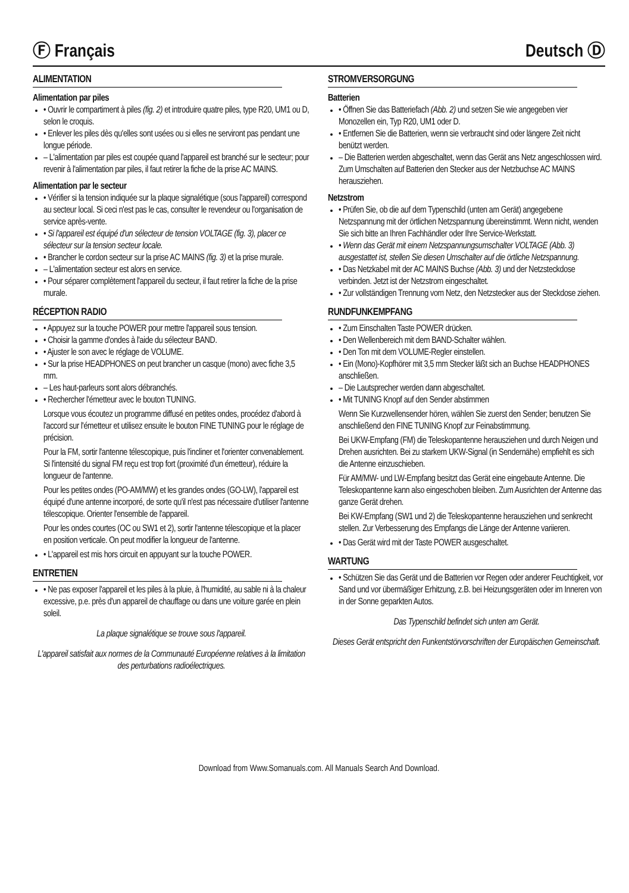Ⓕ Français Deutsch Ⓓ
ALIMENTATION
Alimentation par piles
• Ouvrir le compartiment à piles (fig. 2) et introduire quatre piles, type R20, UM1 ou D, selon le croquis.
• Enlever les piles dès qu'elles sont usées ou si elles ne serviront pas pendant une longue période.
– L'alimentation par piles est coupée quand l'appareil est branché sur le secteur; pour revenir à l'alimentation par piles, il faut retirer la fiche de la prise AC MAINS.
Alimentation par le secteur
• Vérifier si la tension indiquée sur la plaque signalétique (sous l'appareil) correspond au secteur local. Si ceci n'est pas le cas, consulter le revendeur ou l'organisation de service après-vente.
• Si l'appareil est équipé d'un sélecteur de tension VOLTAGE (fig. 3), placer ce sélecteur sur la tension secteur locale.
• Brancher le cordon secteur sur la prise AC MAINS (fig. 3) et la prise murale.
– L'alimentation secteur est alors en service.
• Pour séparer complètement l'appareil du secteur, il faut retirer la fiche de la prise murale.
RÉCEPTION RADIO
• Appuyez sur la touche POWER pour mettre l'appareil sous tension.
• Choisir la gamme d'ondes à l'aide du sélecteur BAND.
• Ajuster le son avec le réglage de VOLUME.
• Sur la prise HEADPHONES on peut brancher un casque (mono) avec fiche 3,5 mm.
– Les haut-parleurs sont alors débranchés.
• Rechercher l'émetteur avec le bouton TUNING.
Lorsque vous écoutez un programme diffusé en petites ondes, procédez d'abord à l'accord sur l'émetteur et utilisez ensuite le bouton FINE TUNING pour le réglage de précision.
Pour la FM, sortir l'antenne télescopique, puis l'incliner et l'orienter convenablement. Si l'intensité du signal FM reçu est trop fort (proximité d'un émetteur), réduire la longueur de l'antenne.
Pour les petites ondes (PO-AM/MW) et les grandes ondes (GO-LW), l'appareil est équipé d'une antenne incorporé, de sorte qu'il n'est pas nécessaire d'utiliser l'antenne télescopique. Orienter l'ensemble de l'appareil.
Pour les ondes courtes (OC ou SW1 et 2), sortir l'antenne télescopique et la placer en position verticale. On peut modifier la longueur de l'antenne.
• L'appareil est mis hors circuit en appuyant sur la touche POWER.
ENTRETIEN
• Ne pas exposer l'appareil et les piles à la pluie, à l'humidité, au sable ni à la chaleur excessive, p.e. près d'un appareil de chauffage ou dans une voiture garée en plein soleil.
La plaque signalétique se trouve sous l'appareil.
L'appareil satisfait aux normes de la Communauté Européenne relatives à la limitation des perturbations radioélectriques.
STROMVERSORGUNG
Batterien
• Öffnen Sie das Batteriefach (Abb. 2) und setzen Sie wie angegeben vier Monozellen ein, Typ R20, UM1 oder D.
• Entfernen Sie die Batterien, wenn sie verbraucht sind oder längere Zeit nicht benützt werden.
– Die Batterien werden abgeschaltet, wenn das Gerät ans Netz angeschlossen wird. Zum Umschalten auf Batterien den Stecker aus der Netzbuchse AC MAINS herausziehen.
Netzstrom
• Prüfen Sie, ob die auf dem Typenschild (unten am Gerät) angegebene Netzspannung mit der örtlichen Netzspannung übereinstimmt. Wenn nicht, wenden Sie sich bitte an Ihren Fachhändler oder Ihre Service-Werkstatt.
• Wenn das Gerät mit einem Netzspannungsumschalter VOLTAGE (Abb. 3) ausgestattet ist, stellen Sie diesen Umschalter auf die örtliche Netzspannung.
• Das Netzkabel mit der AC MAINS Buchse (Abb. 3) und der Netzsteckdose verbinden. Jetzt ist der Netzstrom eingeschaltet.
• Zur vollständigen Trennung vom Netz, den Netzstecker aus der Steckdose ziehen.
RUNDFUNKEMPFANG
• Zum Einschalten Taste POWER drücken.
• Den Wellenbereich mit dem BAND-Schalter wählen.
• Den Ton mit dem VOLUME-Regler einstellen.
• Ein (Mono)-Kopfhörer mit 3,5 mm Stecker läßt sich an Buchse HEADPHONES anschließen.
– Die Lautsprecher werden dann abgeschaltet.
• Mit TUNING Knopf auf den Sender abstimmen
Wenn Sie Kurzwellensender hören, wählen Sie zuerst den Sender; benutzen Sie anschließend den FINE TUNING Knopf zur Feinabstimmung.
Bei UKW-Empfang (FM) die Teleskopantenne herausziehen und durch Neigen und Drehen ausrichten. Bei zu starkem UKW-Signal (in Sendernähe) empfiehlt es sich die Antenne einzuschieben.
Für AM/MW- und LW-Empfang besitzt das Gerät eine eingebaute Antenne. Die Teleskopantenne kann also eingeschoben bleiben. Zum Ausrichten der Antenne das ganze Gerät drehen.
Bei KW-Empfang (SW1 und 2) die Teleskopantenne herausziehen und senkrecht stellen. Zur Verbesserung des Empfangs die Länge der Antenne variieren.
• Das Gerät wird mit der Taste POWER ausgeschaltet.
WARTUNG
• Schützen Sie das Gerät und die Batterien vor Regen oder anderer Feuchtigkeit, vor Sand und vor übermäßiger Erhitzung, z.B. bei Heizungsgeräten oder im Inneren von in der Sonne geparkten Autos.
Das Typenschild befindet sich unten am Gerät.
Dieses Gerät entspricht den Funkentstörvorschriften der Europäischen Gemeinschaft.
Download from Www.Somanuals.com. All Manuals Search And Download.